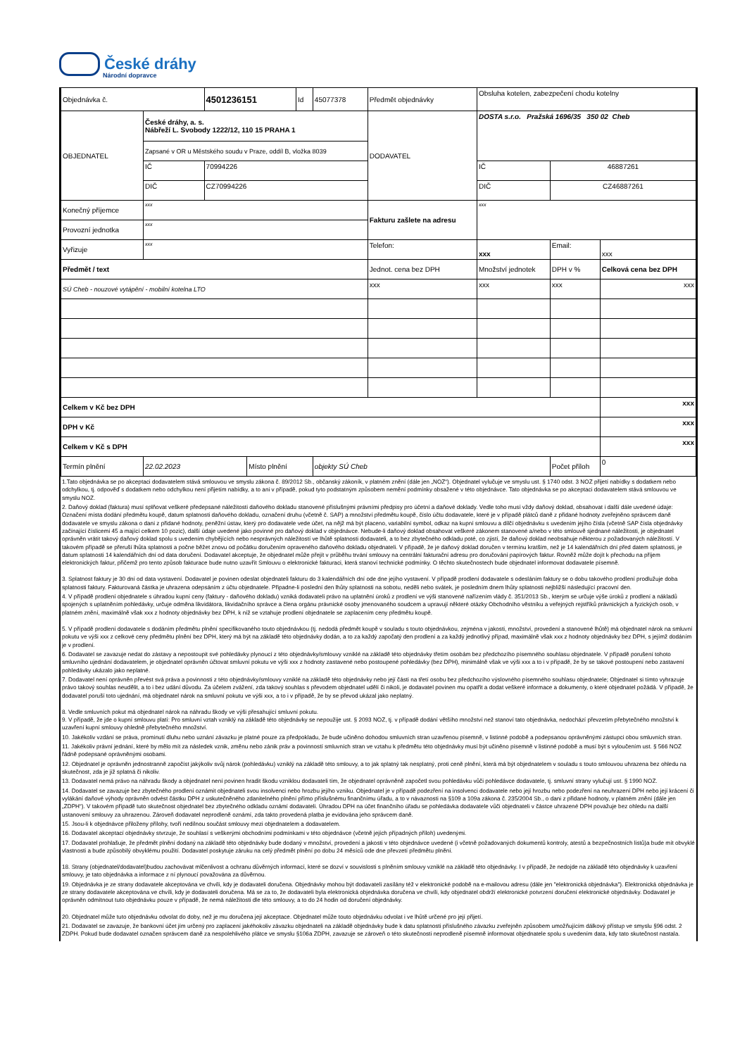České dráhy
Národní dopravce
| Objednávka č. | | 4501236151 | | Id | 45077378 | Předmět objednávky | Obsluha kotelen, zabezpečení chodu kotelny | | | |
| OBJEDNATEL | České dráhy, a. s. Nábřeží L. Svobody 1222/12, 110 15 PRAHA 1 | | | | | DODAVATEL | DOSTA s.r.o. Pražská 1696/35 350 02 Cheb | | | |
| | Zapsané v OR u Městského soudu v Praze, oddíl B, vložka 8039 | | | | | | | | | |
| | IČ | 70994226 | | | | | IČ | 46887261 | | |
| | DIČ | CZ70994226 | | | | | DIČ | CZ46887261 | | |
| Konečný příjemce | xxx | | | | | Fakturu zašlete na adresu | xxx | | | |
| Provozní jednotka | xxx | | | | | | | | | |
| Vyřizuje | xxx | | | | | Telefon: | xxx | Email: | xxx | |
| Předmět / text | | | | | | Jednot. cena bez DPH | Množství jednotek | DPH v % | Celková cena bez DPH | |
| SÚ Cheb - nouzové vytápění - mobilní kotelna LTO | | | | | | xxx | xxx | xxx | xxx | |
| Celkem v Kč bez DPH | | | | | | | | | | xxx |
| DPH v Kč | | | | | | | | | | xxx |
| Celkem v Kč s DPH | | | | | | | | | | xxx |
| Termín plnění | 22.02.2023 | | Místo plnění | | objekty SÚ Cheb | | | Počet příloh | | 0 |
1.Tato objednávka se po akceptaci dodavatelem stává smlouvou ve smyslu zákona č. 89/2012 Sb., občanský zákoník, v platném znění (dále jen „NOZ“). Objednatel vylučuje ve smyslu ust. § 1740 odst. 3 NOZ přijetí nabídky s dodatkem nebo odchylkou, tj. odpověď s dodatkem nebo odchylkou není přijetím nabídky, a to ani v případě, pokud tyto podstatným způsobem nemění podmínky obsažené v této objednávce. Tato objednávka se po akceptaci dodavatelem stává smlouvou ve smyslu NOZ.
2. Daňový doklad (faktura) musí splňovat veškeré předepsané náležitosti daňového dokladu stanovené příslušnými právními předpisy pro účetní a daňové doklady. Vedle toho musí vždy daňový doklad, obsahovat i další dále uvedené údaje: Označení místa dodání předmětu koupě, datum splatnosti daňového dokladu, označení druhu (včetně č. SAP) a množství předmětu koupě, číslo účtu dodavatele, které je v případě plátců daně z přidané hodnoty zveřejněno správcem daně dodavatele ve smyslu zákona o dani z přidané hodnoty, peněžní ústav, který pro dodavatele vede účet, na nějž má být placeno, variabilní symbol, odkaz na kupní smlouvu a dílčí objednávku s uvedením jejího čísla (včetně SAP čísla objednávky začínající číslicemi 45 a mající celkem 10 pozic), další údaje uvedené jako povinné pro daňový doklad v objednávce. Nebude-li daňový doklad obsahovat veškeré zákonem stanovené a/nebo v této smlouvě sjednané náležitosti, je objednatel oprávněn vrátit takový daňový doklad spolu s uvedením chybějících nebo nesprávných náležitostí ve lhůtě splatnosti dodavateli, a to bez zbytečného odkladu poté, co zjistí, že daňový doklad neobsahuje některou z požadovaných náležitostí. V takovém případě se přeruší lhůta splatnosti a počne běžet znovu od počátku doručením opraveného daňového dokladu objednateli. V případě, že je daňový doklad doručen v termínu kratším, než je 14 kalendářních dní před datem splatnosti, je datum splatnosti 14 kalendářních dní od data doručení. Dodavatel akceptuje, že objednatel může přejít v průběhu trvání smlouvy na centrální fakturační adresu pro doručování papírových faktur. Rovněž může dojít k přechodu na příjem elektronických faktur, přičemž pro tento způsob fakturace bude nutno uzavřít Smlouvu o elektronické fakturaci, která stanoví technické podmínky. O těchto skutečnostech bude objednatel informovat dodavatele písemně.
3. Splatnost faktury je 30 dní od data vystavení. Dodavatel je povinen odeslat objednateli fakturu do 3 kalendářních dní ode dne jejího vystavení. V případě prodlení dodavatele s odesláním faktury se o dobu takového prodlení prodlužuje doba splatnosti faktury. Fakturovaná částka je uhrazena odepsáním z účtu objednatele. Připadne-li poslední den lhůty splatnosti na sobotu, neděli nebo svátek, je posledním dnem lhůty splatnosti nejbližší následující pracovní den.
4. V případě prodlení objednatele s úhradou kupní ceny (faktury - daňového dokladu) vzniká dodavateli právo na uplatnění úroků z prodlení ve výši stanovené nařízením vlády č. 351/2013 Sb., kterým se určuje výše úroků z prodlení a nákladů spojených s uplatněním pohledávky, určuje odměna likvidátora, likvidačního správce a člena orgánu právnické osoby jmenovaného soudcem a upravují některé otázky Obchodního věstníku a veřejných rejstříků právnických a fyzických osob, v platném znění, maximálně však xxx z hodnoty objednávky bez DPH, k níž se vztahuje prodlení objednatele se zaplacením ceny předmětu koupě.
5. V případě prodlení dodavatele s dodáním předmětu plnění specifikovaného touto objednávkou (tj. nedodá předmět koupě v souladu s touto objednávkou, zejména v jakosti, množství, provedení a stanovené lhůtě) má objednatel nárok na smluvní pokutu ve výši xxx z celkové ceny předmětu plnění bez DPH, který má být na základě této objednávky dodán, a to za každý započatý den prodlení a za každý jednotlivý případ, maximálně však xxx z hodnoty objednávky bez DPH, s jejímž dodáním je v prodlení.
6. Dodavatel se zavazuje nedat do zástavy a nepostoupit své pohledávky plynoucí z této objednávky/smlouvy vzniklé na základě této objednávky třetím osobám bez předchozího písemného souhlasu objednatele. V případě porušení tohoto smluvního ujednání dodavatelem, je objednatel oprávněn účtovat smluvní pokutu ve výši xxx z hodnoty zastavené nebo postoupené pohledávky (bez DPH), minimálně však ve výši xxx a to i v případě, že by se takové postoupení nebo zastavení pohledávky ukázalo jako neplatné.
7. Dodavatel není oprávněn převést svá práva a povinnosti z této objednávky/smlouvy vzniklé na základě této objednávky nebo její části na třetí osobu bez předchozího výslovného písemného souhlasu objednatele; Objednatel si tímto vyhrazuje právo takový souhlas neudělit, a to i bez udání důvodu. Za účelem zvážení, zda takový souhlas s převodem objednatel udělí či nikoli, je dodavatel povinen mu opatřit a dodat veškeré informace a dokumenty, o které objednatel požádá. V případě, že dodavatel poruší toto ujednání, má objednatel nárok na smluvní pokutu ve výši xxx, a to i v případě, že by se převod ukázal jako neplatný.
8. Vedle smluvních pokut má objednatel nárok na náhradu škody ve výši přesahující smluvní pokutu.
9. V případě, že jde o kupní smlouvu platí: Pro smluvní vztah vzniklý na základě této objednávky se nepoužije ust. § 2093 NOZ, tj. v případě dodání většího množství než stanoví tato objednávka, nedochází převzetím přebytečného množství k uzavření kupní smlouvy ohledně přebytečného množství.
10. Jakékoliv vzdání se práva, prominutí dluhu nebo uznání závazku je platné pouze za předpokladu, že bude učiněno dohodou smluvních stran uzavřenou písemně, v listinné podobě a podepsanou oprávněnými zástupci obou smluvních stran.
11. Jakékoliv právní jednání, které by mělo mít za následek vznik, změnu nebo zánik práv a povinností smluvních stran ve vztahu k předmětu této objednávky musí být učiněno písemně v listinné podobě a musí být s vyloučením ust. § 566 NOZ řádně podepsané oprávněnými osobami.
12. Objednatel je oprávněn jednostranně započíst jakýkoliv svůj nárok (pohledávku) vzniklý na základě této smlouvy, a to jak splatný tak nesplatný, proti ceně plnění, která má být objednatelem v souladu s touto smlouvou uhrazena bez ohledu na skutečnost, zda je již splatná či nikoliv.
13. Dodavatel nemá právo na náhradu škody a objednatel není povinen hradit škodu vzniklou dodavateli tím, že objednatel oprávněně započetl svou pohledávku vůči pohledávce dodavatele, tj. smluvní strany vylučují ust. § 1990 NOZ.
14. Dodavatel se zavazuje bez zbytečného prodlení oznámit objednateli svou insolvenci nebo hrozbu jejího vzniku. Objednatel je v případě podezření na insolvenci dodavatele nebo její hrozbu nebo podezření na neuhrazení DPH nebo její krácení či vylákání daňové výhody oprávněn odvést částku DPH z uskutečněného zdanitelného plnění přímo příslušnému finančnímu úřadu, a to v návaznosti na §109 a 109a zákona č. 235/2004 Sb., o dani z přidané hodnoty, v platném znění (dále jen „ZDPH“). V takovém případě tuto skutečnost objednatel bez zbytečného odkladu oznámí dodavateli. Úhradou DPH na účet finančního úřadu se pohledávka dodavatele vůči objednateli v částce uhrazené DPH považuje bez ohledu na další ustanovení smlouvy za uhrazenou. Zároveň dodavatel neprodleně oznámí, zda takto provedená platba je evidována jeho správcem daně.
15. Jsou-li k objednávce přiloženy přílohy, tvoří nedílnou součást smlouvy mezi objednatelem a dodavatelem.
16. Dodavatel akceptací objednávky stvrzuje, že souhlasí s veškerými obchodními podmínkami v této objednávce (včetně jejích případných příloh) uvedenými.
17. Dodavatel prohlašuje, že předmět plnění dodaný na základě této objednávky bude dodaný v množství, provedení a jakosti v této objednávce uvedené (i včetně požadovaných dokumentů kontroly, atestů a bezpečnostních listů)a bude mít obvyklé vlastnosti a bude způsobilý obvyklému použití. Dodavatel poskytuje záruku na celý předmět plnění po dobu 24 měsíců ode dne převzetí předmětu plnění.
18. Strany (objednatel/dodavatel)budou zachovávat mlčenlivost a ochranu důvěrných informací, které se dozví v souvislosti s plněním smlouvy vzniklé na základě této objednávky. I v případě, že nedojde na základě této objednávky k uzavření smlouvy, je tato objednávka a informace z ní plynoucí považována za důvěrnou.
19. Objednávka je ze strany dodavatele akceptována ve chvíli, kdy je dodavateli doručena. Objednávky mohou být dodavateli zasílány též v elektronické podobě na e-mailovou adresu (dále jen "elektronická objednávka"). Elektronická objednávka je ze strany dodavatele akceptována ve chvíli, kdy je dodavateli doručena. Má se za to, že dodavateli byla elektronická objednávka doručena ve chvíli, kdy objednatel obdrží elektronické potvrzení doručení elektronické objednávky. Dodavatel je oprávněn odmítnout tuto objednávku pouze v případě, že nemá náležitosti dle této smlouvy, a to do 24 hodin od doručení objednávky.
20. Objednatel může tuto objednávku odvolat do doby, než je mu doručena její akceptace. Objednatel může touto objednávku odvolat i ve lhůtě určené pro její přijetí.
21. Dodavatel se zavazuje, že bankovní účet jím určený pro zaplacení jakéhokoliv závazku objednateli na základě objednávky bude k datu splatnosti příslušného závazku zveřejněn způsobem umožňujícím dálkový přístup ve smyslu §96 odst. 2 ZDPH. Pokud bude dodavatel označen správcem daně za nespolehlivého plátce ve smyslu §106a ZDPH, zavazuje se zároveň o této skutečnosti neprodleně písemně informovat objednatele spolu s uvedením data, kdy tato skutečnost nastala.